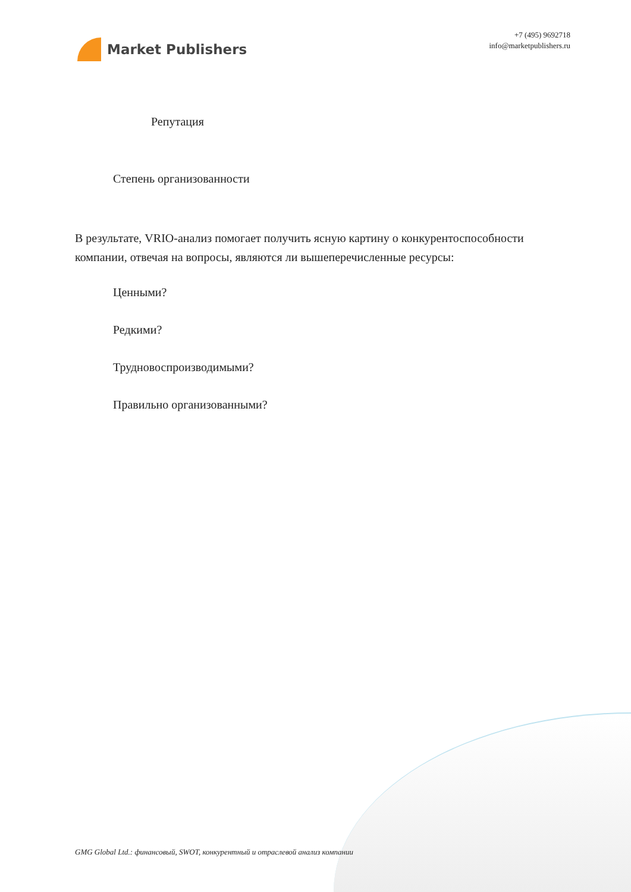Market Publishers
+7 (495) 9692718
info@marketpublishers.ru
Репутация
Степень организованности
В результате, VRIO-анализ помогает получить ясную картину о конкурентоспособности компании, отвечая на вопросы, являются ли вышеперечисленные ресурсы:
Ценными?
Редкими?
Трудновоспроизводимыми?
Правильно организованными?
GMG Global Ltd.: финансовый, SWOT, конкурентный и отраслевой анализ компании